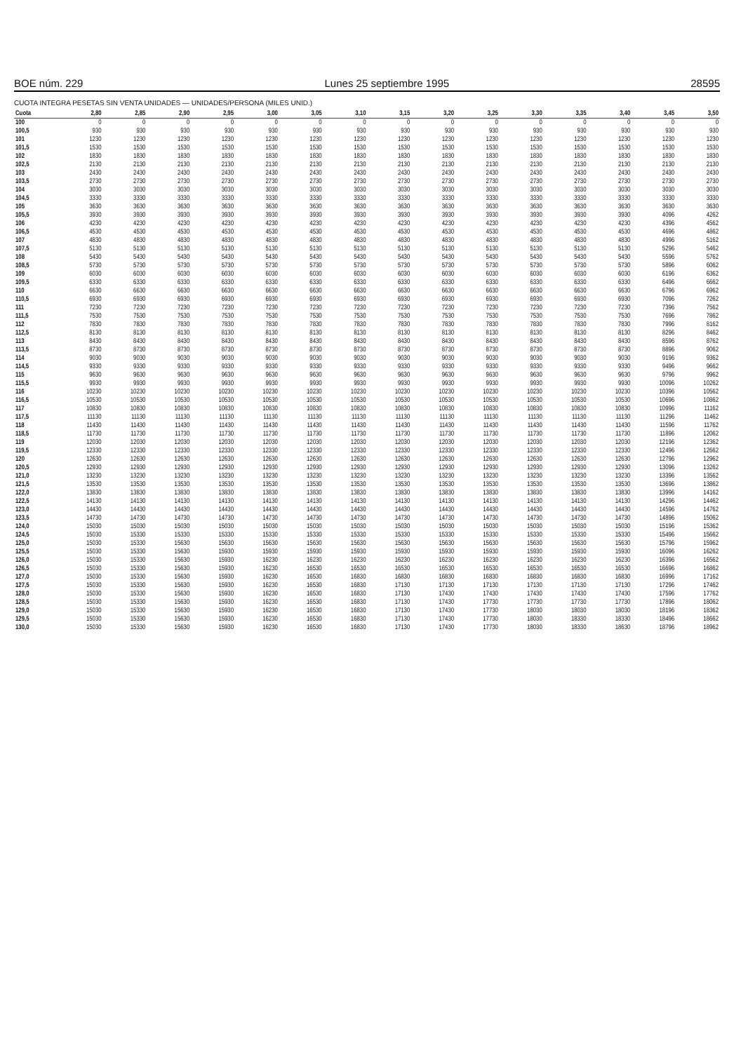BOE núm. 229 Lunes 25 septiembre 1995 28595
CUOTA INTEGRA PESETAS SIN VENTA UNIDADES — UNIDADES/PERSONA (MILES UNID.)
| Cuota | 2,80 | 2,85 | 2,90 | 2,95 | 3,00 | 3,05 | 3,10 | 3,15 | 3,20 | 3,25 | 3,30 | 3,35 | 3,40 | 3,45 | 3,50 |
| --- | --- | --- | --- | --- | --- | --- | --- | --- | --- | --- | --- | --- | --- | --- | --- |
| 100 | 0 | 0 | 0 | 0 | 0 | 0 | 0 | 0 | 0 | 0 | 0 | 0 | 0 | 0 | 0 |
| 100,5 | 930 | 930 | 930 | 930 | 930 | 930 | 930 | 930 | 930 | 930 | 930 | 930 | 930 | 930 | 930 |
| 101 | 1230 | 1230 | 1230 | 1230 | 1230 | 1230 | 1230 | 1230 | 1230 | 1230 | 1230 | 1230 | 1230 | 1230 | 1230 |
| 101,5 | 1530 | 1530 | 1530 | 1530 | 1530 | 1530 | 1530 | 1530 | 1530 | 1530 | 1530 | 1530 | 1530 | 1530 | 1530 |
| 102 | 1830 | 1830 | 1830 | 1830 | 1830 | 1830 | 1830 | 1830 | 1830 | 1830 | 1830 | 1830 | 1830 | 1830 | 1830 |
| 102,5 | 2130 | 2130 | 2130 | 2130 | 2130 | 2130 | 2130 | 2130 | 2130 | 2130 | 2130 | 2130 | 2130 | 2130 | 2130 |
| 103 | 2430 | 2430 | 2430 | 2430 | 2430 | 2430 | 2430 | 2430 | 2430 | 2430 | 2430 | 2430 | 2430 | 2430 | 2430 |
| 103,5 | 2730 | 2730 | 2730 | 2730 | 2730 | 2730 | 2730 | 2730 | 2730 | 2730 | 2730 | 2730 | 2730 | 2730 | 2730 |
| 104 | 3030 | 3030 | 3030 | 3030 | 3030 | 3030 | 3030 | 3030 | 3030 | 3030 | 3030 | 3030 | 3030 | 3030 | 3030 |
| 104,5 | 3330 | 3330 | 3330 | 3330 | 3330 | 3330 | 3330 | 3330 | 3330 | 3330 | 3330 | 3330 | 3330 | 3330 | 3330 |
| 105 | 3630 | 3630 | 3630 | 3630 | 3630 | 3630 | 3630 | 3630 | 3630 | 3630 | 3630 | 3630 | 3630 | 3630 | 3630 |
| 105,5 | 3930 | 3930 | 3930 | 3930 | 3930 | 3930 | 3930 | 3930 | 3930 | 3930 | 3930 | 3930 | 3930 | 4096 | 4262 |
| 106 | 4230 | 4230 | 4230 | 4230 | 4230 | 4230 | 4230 | 4230 | 4230 | 4230 | 4230 | 4230 | 4230 | 4396 | 4562 |
| 106,5 | 4530 | 4530 | 4530 | 4530 | 4530 | 4530 | 4530 | 4530 | 4530 | 4530 | 4530 | 4530 | 4530 | 4696 | 4862 |
| 107 | 4830 | 4830 | 4830 | 4830 | 4830 | 4830 | 4830 | 4830 | 4830 | 4830 | 4830 | 4830 | 4830 | 4996 | 5162 |
| 107,5 | 5130 | 5130 | 5130 | 5130 | 5130 | 5130 | 5130 | 5130 | 5130 | 5130 | 5130 | 5130 | 5130 | 5296 | 5462 |
| 108 | 5430 | 5430 | 5430 | 5430 | 5430 | 5430 | 5430 | 5430 | 5430 | 5430 | 5430 | 5430 | 5430 | 5596 | 5762 |
| 108,5 | 5730 | 5730 | 5730 | 5730 | 5730 | 5730 | 5730 | 5730 | 5730 | 5730 | 5730 | 5730 | 5730 | 5896 | 6062 |
| 109 | 6030 | 6030 | 6030 | 6030 | 6030 | 6030 | 6030 | 6030 | 6030 | 6030 | 6030 | 6030 | 6030 | 6196 | 6362 |
| 109,5 | 6330 | 6330 | 6330 | 6330 | 6330 | 6330 | 6330 | 6330 | 6330 | 6330 | 6330 | 6330 | 6330 | 6496 | 6662 |
| 110 | 6630 | 6630 | 6630 | 6630 | 6630 | 6630 | 6630 | 6630 | 6630 | 6630 | 6630 | 6630 | 6630 | 6796 | 6962 |
| 110,5 | 6930 | 6930 | 6930 | 6930 | 6930 | 6930 | 6930 | 6930 | 6930 | 6930 | 6930 | 6930 | 6930 | 7096 | 7262 |
| 111 | 7230 | 7230 | 7230 | 7230 | 7230 | 7230 | 7230 | 7230 | 7230 | 7230 | 7230 | 7230 | 7230 | 7396 | 7562 |
| 111,5 | 7530 | 7530 | 7530 | 7530 | 7530 | 7530 | 7530 | 7530 | 7530 | 7530 | 7530 | 7530 | 7530 | 7696 | 7862 |
| 112 | 7830 | 7830 | 7830 | 7830 | 7830 | 7830 | 7830 | 7830 | 7830 | 7830 | 7830 | 7830 | 7830 | 7996 | 8162 |
| 112,5 | 8130 | 8130 | 8130 | 8130 | 8130 | 8130 | 8130 | 8130 | 8130 | 8130 | 8130 | 8130 | 8130 | 8296 | 8462 |
| 113 | 8430 | 8430 | 8430 | 8430 | 8430 | 8430 | 8430 | 8430 | 8430 | 8430 | 8430 | 8430 | 8430 | 8596 | 8762 |
| 113,5 | 8730 | 8730 | 8730 | 8730 | 8730 | 8730 | 8730 | 8730 | 8730 | 8730 | 8730 | 8730 | 8730 | 8896 | 9062 |
| 114 | 9030 | 9030 | 9030 | 9030 | 9030 | 9030 | 9030 | 9030 | 9030 | 9030 | 9030 | 9030 | 9030 | 9196 | 9362 |
| 114,5 | 9330 | 9330 | 9330 | 9330 | 9330 | 9330 | 9330 | 9330 | 9330 | 9330 | 9330 | 9330 | 9330 | 9496 | 9662 |
| 115 | 9630 | 9630 | 9630 | 9630 | 9630 | 9630 | 9630 | 9630 | 9630 | 9630 | 9630 | 9630 | 9630 | 9796 | 9962 |
| 115,5 | 9930 | 9930 | 9930 | 9930 | 9930 | 9930 | 9930 | 9930 | 9930 | 9930 | 9930 | 9930 | 9930 | 10096 | 10262 |
| 116 | 10230 | 10230 | 10230 | 10230 | 10230 | 10230 | 10230 | 10230 | 10230 | 10230 | 10230 | 10230 | 10230 | 10396 | 10562 |
| 116,5 | 10530 | 10530 | 10530 | 10530 | 10530 | 10530 | 10530 | 10530 | 10530 | 10530 | 10530 | 10530 | 10530 | 10696 | 10862 |
| 117 | 10830 | 10830 | 10830 | 10830 | 10830 | 10830 | 10830 | 10830 | 10830 | 10830 | 10830 | 10830 | 10830 | 10996 | 11162 |
| 117,5 | 11130 | 11130 | 11130 | 11130 | 11130 | 11130 | 11130 | 11130 | 11130 | 11130 | 11130 | 11130 | 11130 | 11296 | 11462 |
| 118 | 11430 | 11430 | 11430 | 11430 | 11430 | 11430 | 11430 | 11430 | 11430 | 11430 | 11430 | 11430 | 11430 | 11596 | 11762 |
| 118,5 | 11730 | 11730 | 11730 | 11730 | 11730 | 11730 | 11730 | 11730 | 11730 | 11730 | 11730 | 11730 | 11730 | 11896 | 12062 |
| 119 | 12030 | 12030 | 12030 | 12030 | 12030 | 12030 | 12030 | 12030 | 12030 | 12030 | 12030 | 12030 | 12030 | 12196 | 12362 |
| 119,5 | 12330 | 12330 | 12330 | 12330 | 12330 | 12330 | 12330 | 12330 | 12330 | 12330 | 12330 | 12330 | 12330 | 12496 | 12662 |
| 120 | 12630 | 12630 | 12630 | 12630 | 12630 | 12630 | 12630 | 12630 | 12630 | 12630 | 12630 | 12630 | 12630 | 12796 | 12962 |
| 120,5 | 12930 | 12930 | 12930 | 12930 | 12930 | 12930 | 12930 | 12930 | 12930 | 12930 | 12930 | 12930 | 12930 | 13096 | 13262 |
| 121,0 | 13230 | 13230 | 13230 | 13230 | 13230 | 13230 | 13230 | 13230 | 13230 | 13230 | 13230 | 13230 | 13230 | 13396 | 13562 |
| 121,5 | 13530 | 13530 | 13530 | 13530 | 13530 | 13530 | 13530 | 13530 | 13530 | 13530 | 13530 | 13530 | 13530 | 13696 | 13862 |
| 122,0 | 13830 | 13830 | 13830 | 13830 | 13830 | 13830 | 13830 | 13830 | 13830 | 13830 | 13830 | 13830 | 13830 | 13996 | 14162 |
| 122,5 | 14130 | 14130 | 14130 | 14130 | 14130 | 14130 | 14130 | 14130 | 14130 | 14130 | 14130 | 14130 | 14130 | 14296 | 14462 |
| 123,0 | 14430 | 14430 | 14430 | 14430 | 14430 | 14430 | 14430 | 14430 | 14430 | 14430 | 14430 | 14430 | 14430 | 14596 | 14762 |
| 123,5 | 14730 | 14730 | 14730 | 14730 | 14730 | 14730 | 14730 | 14730 | 14730 | 14730 | 14730 | 14730 | 14730 | 14896 | 15062 |
| 124,0 | 15030 | 15030 | 15030 | 15030 | 15030 | 15030 | 15030 | 15030 | 15030 | 15030 | 15030 | 15030 | 15030 | 15196 | 15362 |
| 124,5 | 15030 | 15330 | 15330 | 15330 | 15330 | 15330 | 15330 | 15330 | 15330 | 15330 | 15330 | 15330 | 15330 | 15496 | 15662 |
| 125,0 | 15030 | 15330 | 15630 | 15630 | 15630 | 15630 | 15630 | 15630 | 15630 | 15630 | 15630 | 15630 | 15630 | 15796 | 15962 |
| 125,5 | 15030 | 15330 | 15630 | 15930 | 15930 | 15930 | 15930 | 15930 | 15930 | 15930 | 15930 | 15930 | 15930 | 16096 | 16262 |
| 126,0 | 15030 | 15330 | 15630 | 15930 | 16230 | 16230 | 16230 | 16230 | 16230 | 16230 | 16230 | 16230 | 16230 | 16396 | 16562 |
| 126,5 | 15030 | 15330 | 15630 | 15930 | 16230 | 16530 | 16530 | 16530 | 16530 | 16530 | 16530 | 16530 | 16530 | 16696 | 16862 |
| 127,0 | 15030 | 15330 | 15630 | 15930 | 16230 | 16530 | 16830 | 16830 | 16830 | 16830 | 16830 | 16830 | 16830 | 16996 | 17162 |
| 127,5 | 15030 | 15330 | 15630 | 15930 | 16230 | 16530 | 16830 | 17130 | 17130 | 17130 | 17130 | 17130 | 17130 | 17296 | 17462 |
| 128,0 | 15030 | 15330 | 15630 | 15930 | 16230 | 16530 | 16830 | 17130 | 17430 | 17430 | 17430 | 17430 | 17430 | 17596 | 17762 |
| 128,5 | 15030 | 15330 | 15630 | 15930 | 16230 | 16530 | 16830 | 17130 | 17430 | 17730 | 17730 | 17730 | 17730 | 17896 | 18062 |
| 129,0 | 15030 | 15330 | 15630 | 15930 | 16230 | 16530 | 16830 | 17130 | 17430 | 17730 | 18030 | 18030 | 18030 | 18196 | 18362 |
| 129,5 | 15030 | 15330 | 15630 | 15930 | 16230 | 16530 | 16830 | 17130 | 17430 | 17730 | 18030 | 18330 | 18330 | 18496 | 18662 |
| 130,0 | 15030 | 15330 | 15630 | 15930 | 16230 | 16530 | 16830 | 17130 | 17430 | 17730 | 18030 | 18330 | 18630 | 18796 | 18962 |